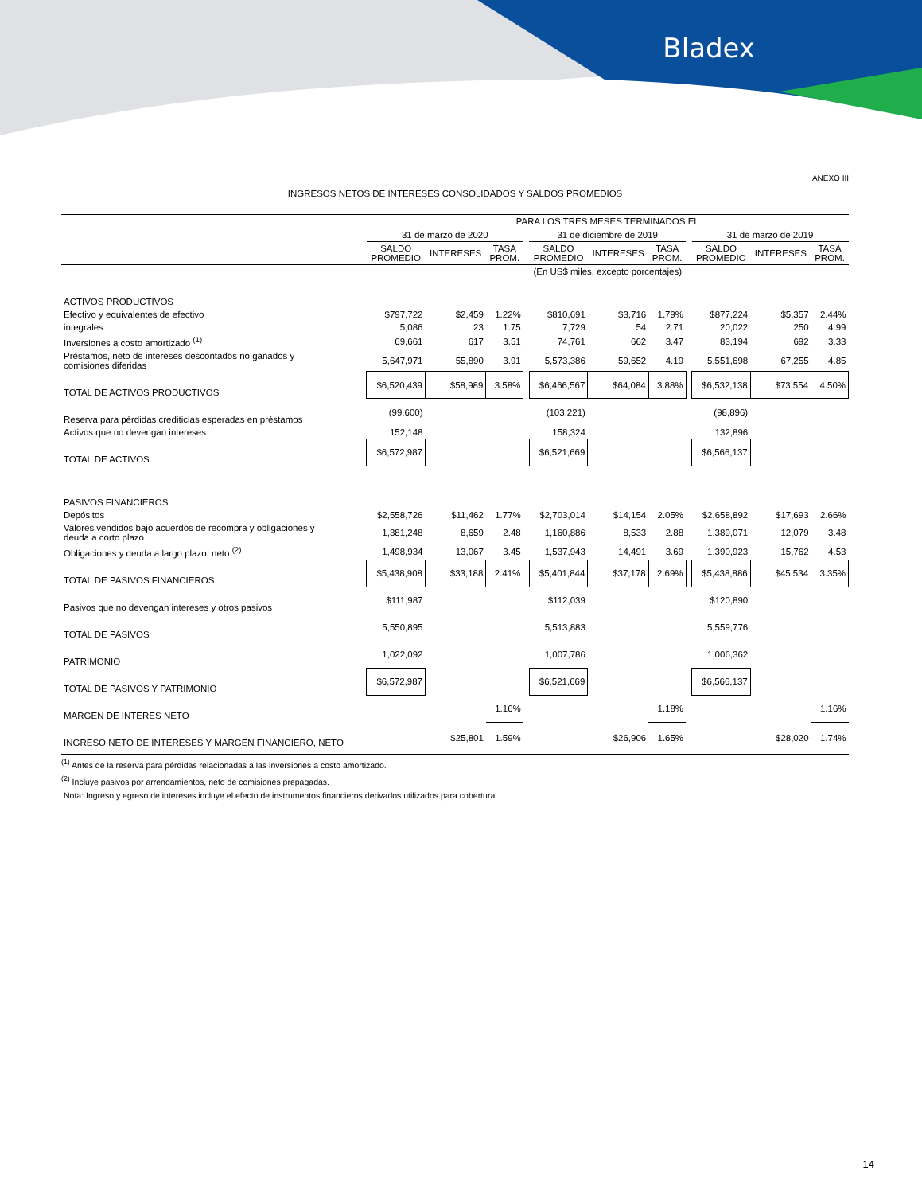Bladex
ANEXO III
INGRESOS NETOS DE INTERESES CONSOLIDADOS Y SALDOS PROMEDIOS
| | PARA LOS TRES MESES TERMINADOS EL | | | | | | | | | | |
| --- | --- | --- | --- | --- | --- | --- | --- | --- | --- | --- | --- |
| | 31 de marzo de 2020 | | | | 31 de diciembre de 2019 | | | | 31 de marzo de 2019 | | |
| | SALDO PROMEDIO | INTERESES | TASA PROM. | | SALDO PROMEDIO | INTERESES | TASA PROM. | | SALDO PROMEDIO | INTERESES | TASA PROM. |
| | (En US$ miles, excepto porcentajes) | | | | | | | | | | |
| ACTIVOS PRODUCTIVOS | | | | | | | | | | | |
| Efectivo y equivalentes de efectivo | $797,722 | $2,459 | 1.22% | | $810,691 | $3,716 | 1.79% | | $877,224 | $5,357 | 2.44% |
| integrales | 5,086 | 23 | 1.75 | | 7,729 | 54 | 2.71 | | 20,022 | 250 | 4.99 |
| Inversiones a costo amortizado <sup>(1)</sup> | 69,661 | 617 | 3.51 | | 74,761 | 662 | 3.47 | | 83,194 | 692 | 3.33 |
| Préstamos, neto de intereses descontados no ganados y comisiones diferidas | 5,647,971 | 55,890 | 3.91 | | 5,573,386 | 59,652 | 4.19 | | 5,551,698 | 67,255 | 4.85 |
| TOTAL DE ACTIVOS PRODUCTIVOS | $6,520,439 | $58,989 | 3.58% | | $6,466,567 | $64,084 | 3.88% | | $6,532,138 | $73,554 | 4.50% |
| Reserva para pérdidas crediticias esperadas en préstamos | (99,600) | | | | (103,221) | | | | (98,896) | | |
| Activos que no devengan intereses | 152,148 | | | | 158,324 | | | | 132,896 | | |
| TOTAL DE ACTIVOS | $6,572,987 | | | | $6,521,669 | | | | $6,566,137 | | |
| PASIVOS FINANCIEROS | | | | | | | | | | | |
| Depósitos | $2,558,726 | $11,462 | 1.77% | | $2,703,014 | $14,154 | 2.05% | | $2,658,892 | $17,693 | 2.66% |
| Valores vendidos bajo acuerdos de recompra y obligaciones y deuda a corto plazo | 1,381,248 | 8,659 | 2.48 | | 1,160,886 | 8,533 | 2.88 | | 1,389,071 | 12,079 | 3.48 |
| Obligaciones y deuda a largo plazo, neto <sup>(2)</sup> | 1,498,934 | 13,067 | 3.45 | | 1,537,943 | 14,491 | 3.69 | | 1,390,923 | 15,762 | 4.53 |
| TOTAL DE PASIVOS FINANCIEROS | $5,438,908 | $33,188 | 2.41% | | $5,401,844 | $37,178 | 2.69% | | $5,438,886 | $45,534 | 3.35% |
| Pasivos que no devengan intereses y otros pasivos | $111,987 | | | | $112,039 | | | | $120,890 | | |
| TOTAL DE PASIVOS | 5,550,895 | | | | 5,513,883 | | | | 5,559,776 | | |
| PATRIMONIO | 1,022,092 | | | | 1,007,786 | | | | 1,006,362 | | |
| TOTAL DE PASIVOS Y PATRIMONIO | $6,572,987 | | | | $6,521,669 | | | | $6,566,137 | | |
| MARGEN DE INTERES NETO | | | 1.16% | | | | 1.18% | | | | 1.16% |
| INGRESO NETO DE INTERESES Y MARGEN FINANCIERO, NETO | | $25,801 | 1.59% | | | $26,906 | 1.65% | | | $28,020 | 1.74% |
<sup>(1)</sup> Antes de la reserva para pérdidas relacionadas a las inversiones a costo amortizado.
<sup>(2)</sup> Incluye pasivos por arrendamientos, neto de comisiones prepagadas.
Nota: Ingreso y egreso de intereses incluye el efecto de instrumentos financieros derivados utilizados para cobertura.
14